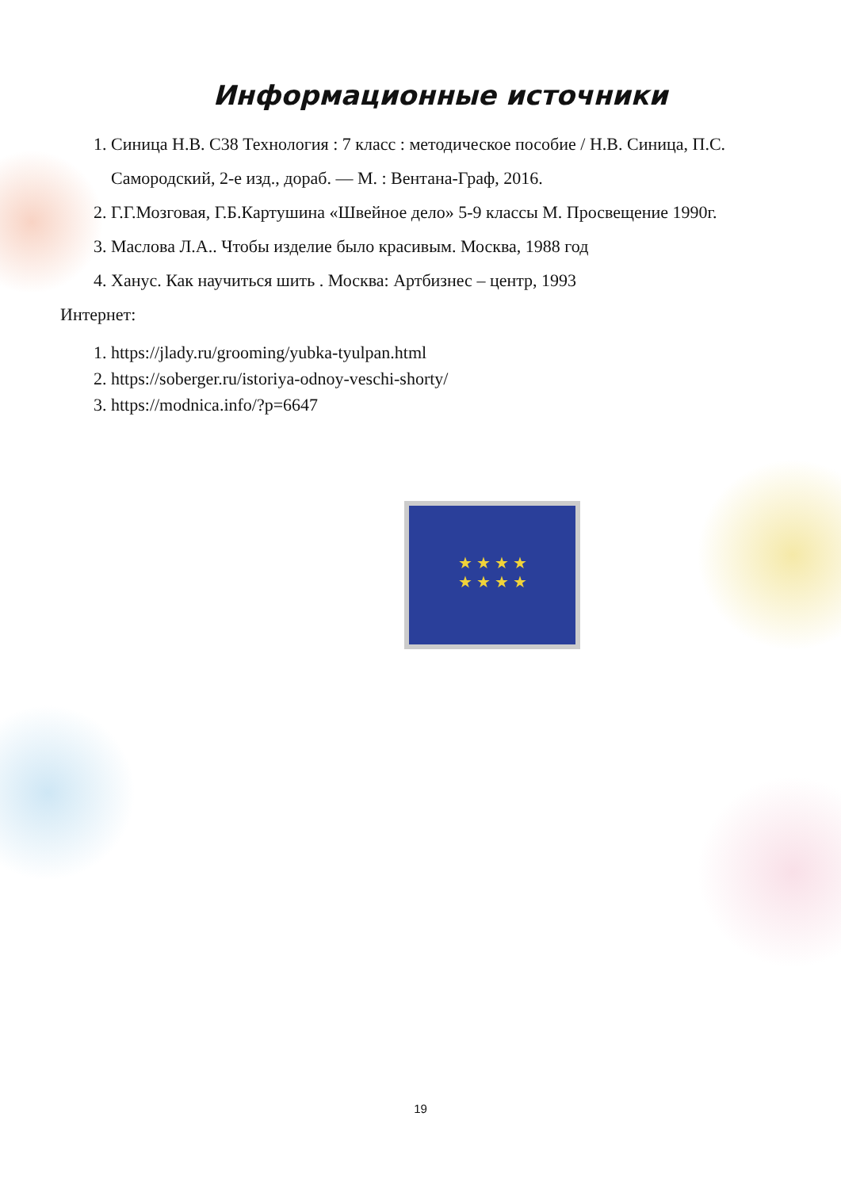Информационные источники
1. Синица Н.В. С38 Технология : 7 класс : методическое пособие / Н.В. Синица, П.С. Самородский, 2-е изд., дораб. — М. : Вентана-Граф, 2016.
2. Г.Г.Мозговая, Г.Б.Картушина «Швейное дело» 5-9 классы М. Просвещение 1990г.
3. Маслова Л.А.. Чтобы изделие было красивым. Москва, 1988 год
4. Ханус. Как научиться шить . Москва: Артбизнес – центр, 1993
Интернет:
1. https://jlady.ru/grooming/yubka-tyulpan.html
2. https://soberger.ru/istoriya-odnoy-veschi-shorty/
3. https://modnica.info/?p=6647
★ ★ ★ ★
★ ★ ★ ★
19